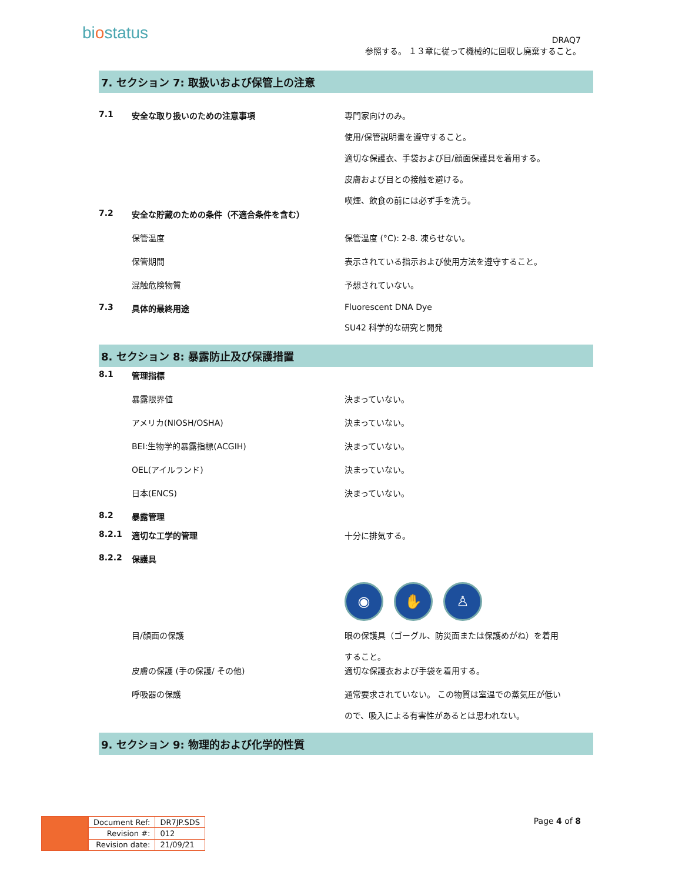biostatus
DRAQ7
参照する。 １３章に従って機械的に回収し廃棄すること。
7. セクション 7: 取扱いおよび保管上の注意
7.1 安全な取り扱いのための注意事項 専門家向けのみ。
使用/保管説明書を遵守すること。
適切な保護衣、手袋および目/顔面保護具を着用する。
皮膚および目との接触を避ける。
喫煙、飲食の前には必ず手を洗う。
7.2 安全な貯蔵のための条件（不適合条件を含む）
保管温度 保管温度 (°C): 2-8. 凍らせない。
保管期間 表示されている指示および使用方法を遵守すること。
混触危険物質 予想されていない。
7.3 具体的最終用途 Fluorescent DNA Dye
SU42 科学的な研究と開発
8. セクション 8: 暴露防止及び保護措置
8.1 管理指標
暴露限界値 決まっていない。
アメリカ(NIOSH/OSHA) 決まっていない。
BEI:生物学的暴露指標(ACGIH) 決まっていない。
OEL(アイルランド) 決まっていない。
日本(ENCS) 決まっていない。
8.2 暴露管理
8.2.1 適切な工学的管理 十分に排気する。
8.2.2 保護具
◉ ✋ ♙
目/顔面の保護 眼の保護具（ゴーグル、防災面または保護めがね）を着用
すること。
皮膚の保護 (手の保護/ その他) 適切な保護衣および手袋を着用する。
呼吸器の保護 通常要求されていない。 この物質は室温での蒸気圧が低い
ので、吸入による有害性があるとは思われない。
9. セクション 9: 物理的および化学的性質
| Document Ref: | DR7JP.SDS |
| Revision #: | 012 |
| Revision date: | 21/09/21 |
Page 4 of 8